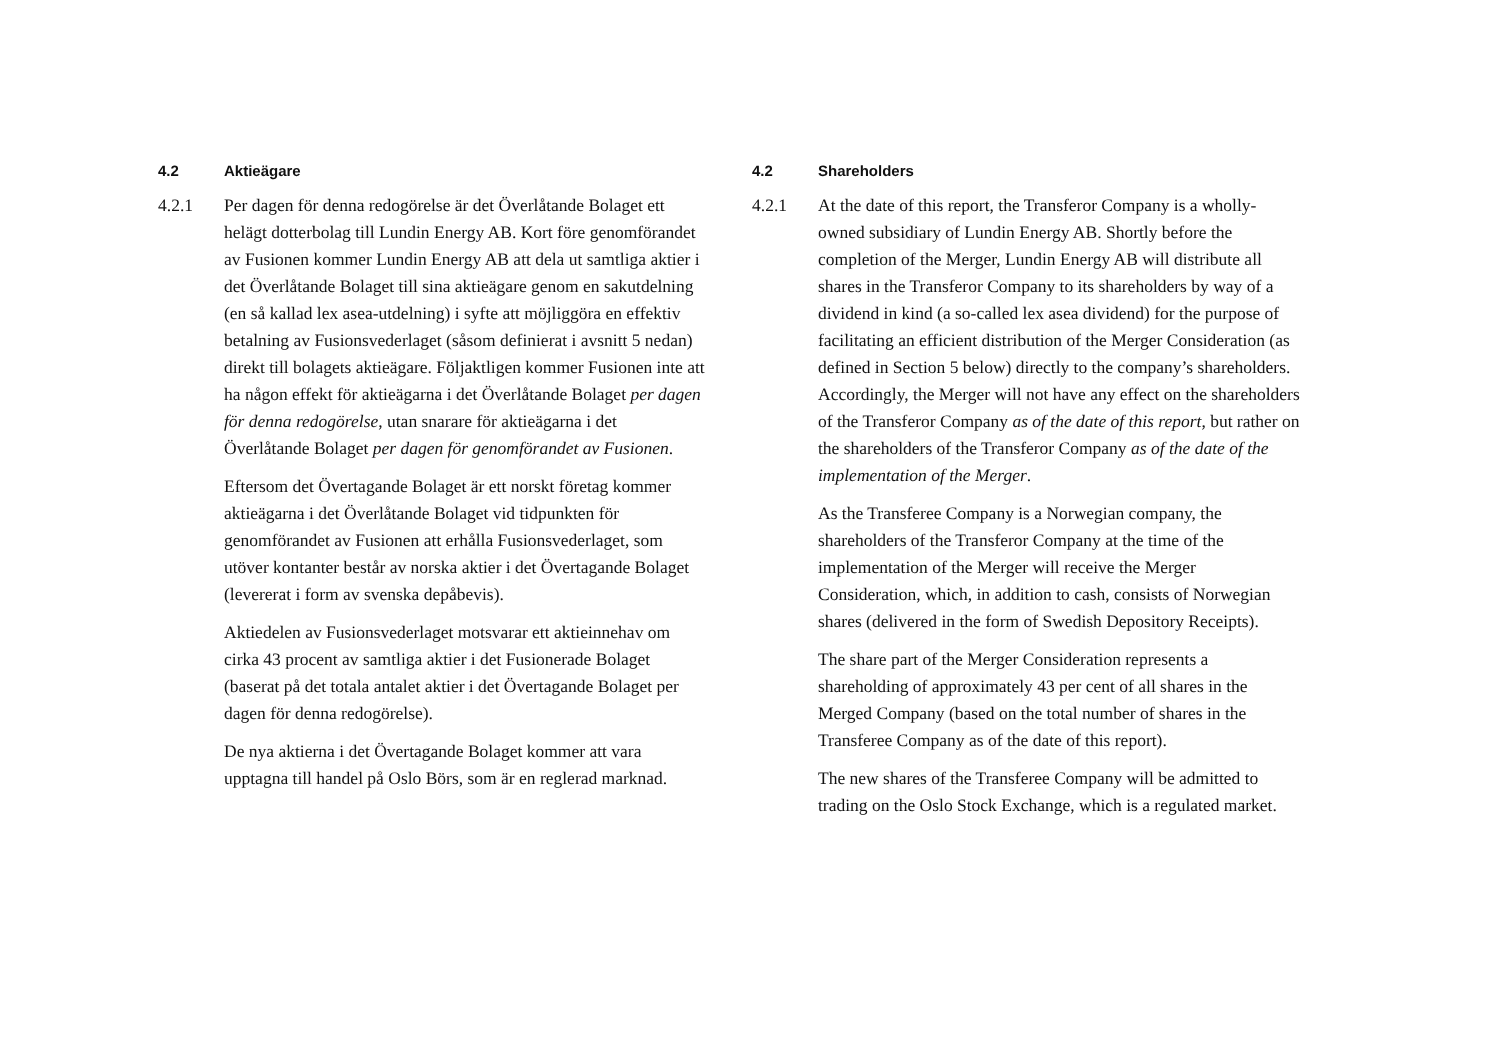4.2 Aktieägare
4.2.1 Per dagen för denna redogörelse är det Överlåtande Bolaget ett helägt dotterbolag till Lundin Energy AB. Kort före genomförandet av Fusionen kommer Lundin Energy AB att dela ut samtliga aktier i det Överlåtande Bolaget till sina aktieägare genom en sakutdelning (en så kallad lex asea-utdelning) i syfte att möjliggöra en effektiv betalning av Fusionsvederlaget (såsom definierat i avsnitt 5 nedan) direkt till bolagets aktieägare. Följaktligen kommer Fusionen inte att ha någon effekt för aktieägarna i det Överlåtande Bolaget per dagen för denna redogörelse, utan snarare för aktieägarna i det Överlåtande Bolaget per dagen för genomförandet av Fusionen.
Eftersom det Övertagande Bolaget är ett norskt företag kommer aktieägarna i det Överlåtande Bolaget vid tidpunkten för genomförandet av Fusionen att erhålla Fusionsvederlaget, som utöver kontanter består av norska aktier i det Övertagande Bolaget (levererat i form av svenska depåbevis).
Aktiedelen av Fusionsvederlaget motsvarar ett aktieinnehav om cirka 43 procent av samtliga aktier i det Fusionerade Bolaget (baserat på det totala antalet aktier i det Övertagande Bolaget per dagen för denna redogörelse).
De nya aktierna i det Övertagande Bolaget kommer att vara upptagna till handel på Oslo Börs, som är en reglerad marknad.
4.2 Shareholders
4.2.1 At the date of this report, the Transferor Company is a wholly-owned subsidiary of Lundin Energy AB. Shortly before the completion of the Merger, Lundin Energy AB will distribute all shares in the Transferor Company to its shareholders by way of a dividend in kind (a so-called lex asea dividend) for the purpose of facilitating an efficient distribution of the Merger Consideration (as defined in Section 5 below) directly to the company’s shareholders. Accordingly, the Merger will not have any effect on the shareholders of the Transferor Company as of the date of this report, but rather on the shareholders of the Transferor Company as of the date of the implementation of the Merger.
As the Transferee Company is a Norwegian company, the shareholders of the Transferor Company at the time of the implementation of the Merger will receive the Merger Consideration, which, in addition to cash, consists of Norwegian shares (delivered in the form of Swedish Depository Receipts).
The share part of the Merger Consideration represents a shareholding of approximately 43 per cent of all shares in the Merged Company (based on the total number of shares in the Transferee Company as of the date of this report).
The new shares of the Transferee Company will be admitted to trading on the Oslo Stock Exchange, which is a regulated market.